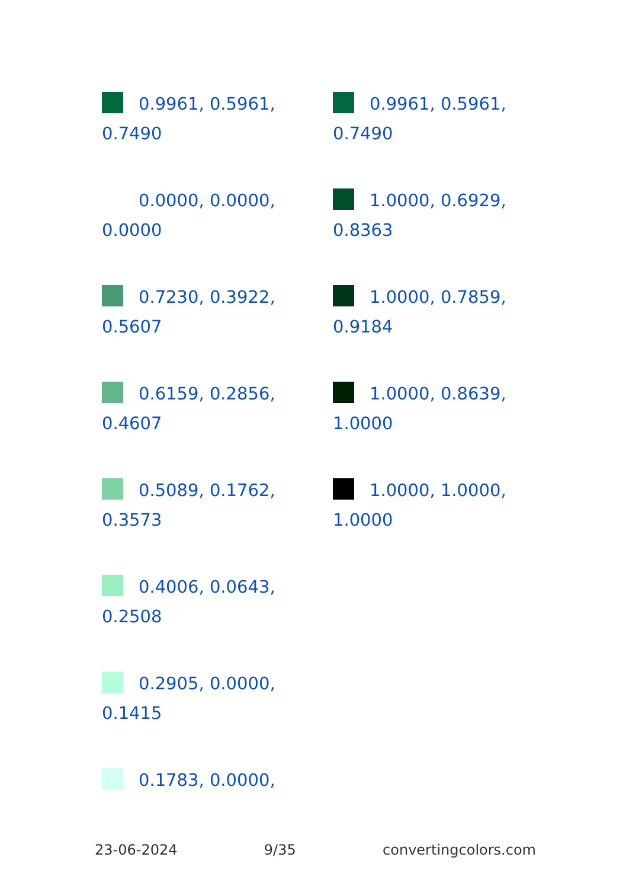0.9961, 0.5961,
0.7490
0.0000, 0.0000,
0.0000
0.7230, 0.3922,
0.5607
0.6159, 0.2856,
0.4607
0.5089, 0.1762,
0.3573
0.4006, 0.0643,
0.2508
0.2905, 0.0000,
0.1415
0.1783, 0.0000,
0.9961, 0.5961,
0.7490
1.0000, 0.6929,
0.8363
1.0000, 0.7859,
0.9184
1.0000, 0.8639,
1.0000
1.0000, 1.0000,
1.0000
23-06-2024 9/35 convertingcolors.com